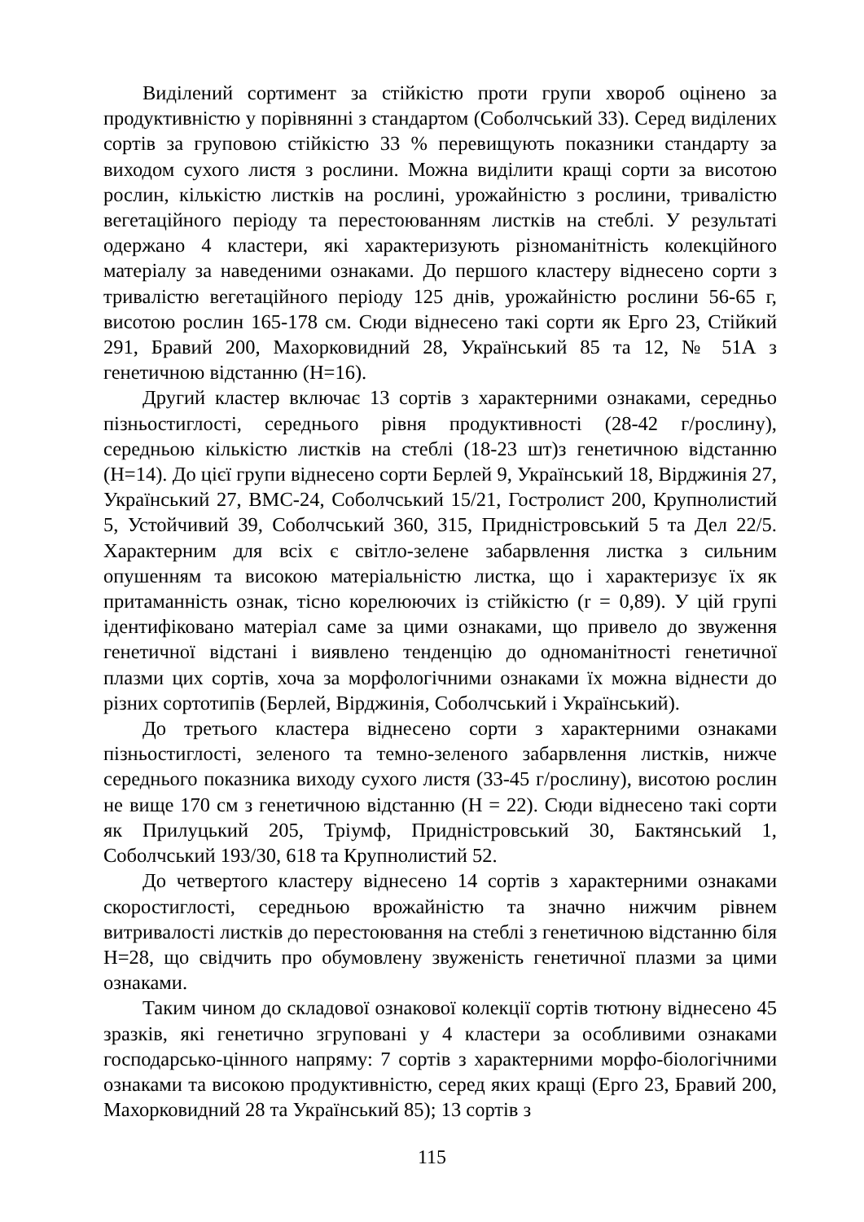Виділений сортимент за стійкістю проти групи хвороб оцінено за продуктивністю у порівнянні з стандартом (Соболчський 33). Серед виділених сортів за груповою стійкістю 33 % перевищують показники стандарту за виходом сухого листя з рослини. Можна виділити кращі сорти за висотою рослин, кількістю листків на рослині, урожайністю з рослини, тривалістю вегетаційного періоду та перестоюванням листків на стеблі. У результаті одержано 4 кластери, які характеризують різноманітність колекційного матеріалу за наведеними ознаками. До першого кластеру віднесено сорти з тривалістю вегетаційного періоду 125 днів, урожайністю рослини 56-65 г, висотою рослин 165-178 см. Сюди віднесено такі сорти як Ерго 23, Стійкий 291, Бравий 200, Махорковидний 28, Український 85 та 12, № 51А з генетичною відстанню (Н=16).
Другий кластер включає 13 сортів з характерними ознаками, середньо пізньостиглості, середнього рівня продуктивності (28-42 г/рослину), середньою кількістю листків на стеблі (18-23 шт)з генетичною відстанню (Н=14). До цієї групи віднесено сорти Берлей 9, Український 18, Вірджинія 27, Український 27, ВМС-24, Соболчський 15/21, Гостролист 200, Крупнолистий 5, Устойчивий 39, Соболчський 360, 315, Придністровський 5 та Дел 22/5. Характерним для всіх є світло-зелене забарвлення листка з сильним опушенням та високою матеріальністю листка, що і характеризує їх як притаманність ознак, тісно корелюючих із стійкістю (r = 0,89). У цій групі ідентифіковано матеріал саме за цими ознаками, що привело до звуження генетичної відстані і виявлено тенденцію до одноманітності генетичної плазми цих сортів, хоча за морфологічними ознаками їх можна віднести до різних сортотипів (Берлей, Вірджинія, Соболчський і Український).
До третього кластера віднесено сорти з характерними ознаками пізньостиглості, зеленого та темно-зеленого забарвлення листків, нижче середнього показника виходу сухого листя (33-45 г/рослину), висотою рослин не вище 170 см з генетичною відстанню (Н = 22). Сюди віднесено такі сорти як Прилуцький 205, Тріумф, Придністровський 30, Бактянський 1, Соболчський 193/30, 618 та Крупнолистий 52.
До четвертого кластеру віднесено 14 сортів з характерними ознаками скоростиглості, середньою врожайністю та значно нижчим рівнем витривалості листків до перестоювання на стеблі з генетичною відстанню біля Н=28, що свідчить про обумовлену звуженість генетичної плазми за цими ознаками.
Таким чином до складової ознакової колекції сортів тютюну віднесено 45 зразків, які генетично згруповані у 4 кластери за особливими ознаками господарсько-цінного напряму: 7 сортів з характерними морфо-біологічними ознаками та високою продуктивністю, серед яких кращі (Ерго 23, Бравий 200, Махорковидний 28 та Український 85); 13 сортів з
115